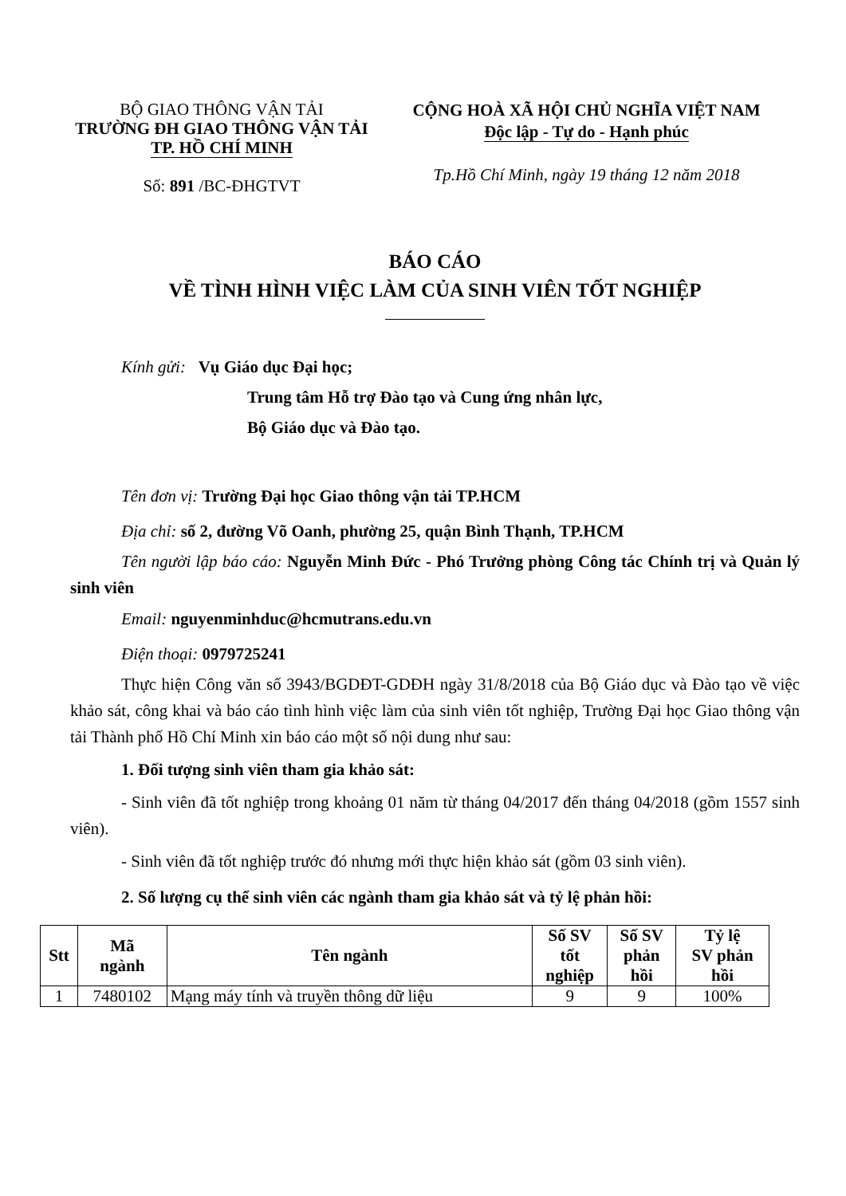BỘ GIAO THÔNG VẬN TẢI
TRƯỜNG ĐH GIAO THÔNG VẬN TẢI
TP. HỒ CHÍ MINH
Số: 891 /BC-ĐHGTVT
CỘNG HOÀ XÃ HỘI CHỦ NGHĨA VIỆT NAM
Độc lập - Tự do - Hạnh phúc
Tp.Hồ Chí Minh, ngày 19 tháng 12 năm 2018
BÁO CÁO
VỀ TÌNH HÌNH VIỆC LÀM CỦA SINH VIÊN TỐT NGHIỆP
Kính gửi: Vụ Giáo dục Đại học;
Trung tâm Hỗ trợ Đào tạo và Cung ứng nhân lực,
Bộ Giáo dục và Đào tạo.
Tên đơn vị: Trường Đại học Giao thông vận tải TP.HCM
Địa chỉ: số 2, đường Võ Oanh, phường 25, quận Bình Thạnh, TP.HCM
Tên người lập báo cáo: Nguyễn Minh Đức - Phó Trưởng phòng Công tác Chính trị và Quản lý sinh viên
Email: nguyenminhduc@hcmutrans.edu.vn
Điện thoại: 0979725241
Thực hiện Công văn số 3943/BGDĐT-GDĐH ngày 31/8/2018 của Bộ Giáo dục và Đào tạo về việc khảo sát, công khai và báo cáo tình hình việc làm của sinh viên tốt nghiệp, Trường Đại học Giao thông vận tải Thành phố Hồ Chí Minh xin báo cáo một số nội dung như sau:
1. Đối tượng sinh viên tham gia khảo sát:
- Sinh viên đã tốt nghiệp trong khoảng 01 năm từ tháng 04/2017 đến tháng 04/2018 (gồm 1557 sinh viên).
- Sinh viên đã tốt nghiệp trước đó nhưng mới thực hiện khảo sát (gồm 03 sinh viên).
2. Số lượng cụ thể sinh viên các ngành tham gia khảo sát và tỷ lệ phản hồi:
| Stt | Mã ngành | Tên ngành | Số SV tốt nghiệp | Số SV phản hồi | Tỷ lệ SV phản hồi |
| --- | --- | --- | --- | --- | --- |
| 1 | 7480102 | Mạng máy tính và truyền thông dữ liệu | 9 | 9 | 100% |